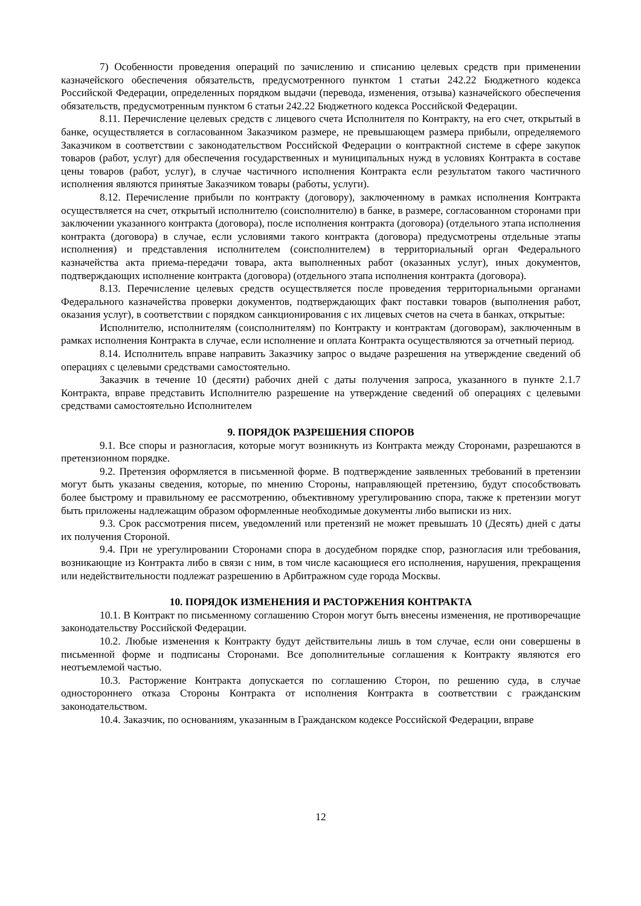7) Особенности проведения операций по зачислению и списанию целевых средств при применении казначейского обеспечения обязательств, предусмотренного пунктом 1 статьи 242.22 Бюджетного кодекса Российской Федерации, определенных порядком выдачи (перевода, изменения, отзыва) казначейского обеспечения обязательств, предусмотренным пунктом 6 статьи 242.22 Бюджетного кодекса Российской Федерации.
8.11. Перечисление целевых средств с лицевого счета Исполнителя по Контракту, на его счет, открытый в банке, осуществляется в согласованном Заказчиком размере, не превышающем размера прибыли, определяемого Заказчиком в соответствии с законодательством Российской Федерации о контрактной системе в сфере закупок товаров (работ, услуг) для обеспечения государственных и муниципальных нужд в условиях Контракта в составе цены товаров (работ, услуг), в случае частичного исполнения Контракта если результатом такого частичного исполнения являются принятые Заказчиком товары (работы, услуги).
8.12. Перечисление прибыли по контракту (договору), заключенному в рамках исполнения Контракта осуществляется на счет, открытый исполнителю (соисполнителю) в банке, в размере, согласованном сторонами при заключении указанного контракта (договора), после исполнения контракта (договора) (отдельного этапа исполнения контракта (договора) в случае, если условиями такого контракта (договора) предусмотрены отдельные этапы исполнения) и представления исполнителем (соисполнителем) в территориальный орган Федерального казначейства акта приема-передачи товара, акта выполненных работ (оказанных услуг), иных документов, подтверждающих исполнение контракта (договора) (отдельного этапа исполнения контракта (договора).
8.13. Перечисление целевых средств осуществляется после проведения территориальными органами Федерального казначейства проверки документов, подтверждающих факт поставки товаров (выполнения работ, оказания услуг), в соответствии с порядком санкционирования с их лицевых счетов на счета в банках, открытые:
Исполнителю, исполнителям (соисполнителям) по Контракту и контрактам (договорам), заключенным в рамках исполнения Контракта в случае, если исполнение и оплата Контракта осуществляются за отчетный период.
8.14. Исполнитель вправе направить Заказчику запрос о выдаче разрешения на утверждение сведений об операциях с целевыми средствами самостоятельно.
Заказчик в течение 10 (десяти) рабочих дней с даты получения запроса, указанного в пункте 2.1.7 Контракта, вправе представить Исполнителю разрешение на утверждение сведений об операциях с целевыми средствами самостоятельно Исполнителем
9. ПОРЯДОК РАЗРЕШЕНИЯ СПОРОВ
9.1. Все споры и разногласия, которые могут возникнуть из Контракта между Сторонами, разрешаются в претензионном порядке.
9.2. Претензия оформляется в письменной форме. В подтверждение заявленных требований в претензии могут быть указаны сведения, которые, по мнению Стороны, направляющей претензию, будут способствовать более быстрому и правильному ее рассмотрению, объективному урегулированию спора, также к претензии могут быть приложены надлежащим образом оформленные необходимые документы либо выписки из них.
9.3. Срок рассмотрения писем, уведомлений или претензий не может превышать 10 (Десять) дней с даты их получения Стороной.
9.4. При не урегулировании Сторонами спора в досудебном порядке спор, разногласия или требования, возникающие из Контракта либо в связи с ним, в том числе касающиеся его исполнения, нарушения, прекращения или недействительности подлежат разрешению в Арбитражном суде города Москвы.
10. ПОРЯДОК ИЗМЕНЕНИЯ И РАСТОРЖЕНИЯ КОНТРАКТА
10.1. В Контракт по письменному соглашению Сторон могут быть внесены изменения, не противоречащие законодательству Российской Федерации.
10.2. Любые изменения к Контракту будут действительны лишь в том случае, если они совершены в письменной форме и подписаны Сторонами. Все дополнительные соглашения к Контракту являются его неотъемлемой частью.
10.3. Расторжение Контракта допускается по соглашению Сторон, по решению суда, в случае одностороннего отказа Стороны Контракта от исполнения Контракта в соответствии с гражданским законодательством.
10.4. Заказчик, по основаниям, указанным в Гражданском кодексе Российской Федерации, вправе
12